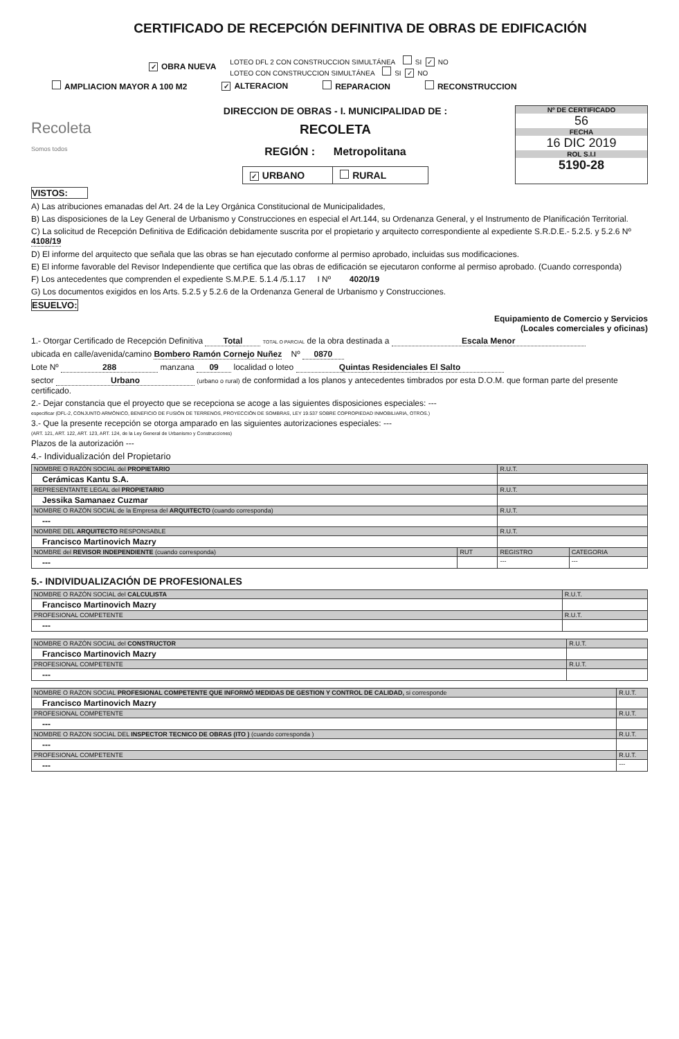CERTIFICADO DE RECEPCIÓN DEFINITIVA DE OBRAS DE EDIFICACIÓN
✓ OBRA NUEVA
LOTEO DFL 2 CON CONSTRUCCION SIMULTÁNEA SI ✓ NO
LOTEO CON CONSTRUCCION SIMULTÁNEA SI ✓ NO
AMPLIACION MAYOR A 100 M2 ✓ ALTERACION REPARACION RECONSTRUCCION
Recoleta
Somos todos
DIRECCION DE OBRAS - I. MUNICIPALIDAD DE :
RECOLETA
REGIÓN : Metropolitana
✓ URBANO RURAL
Nº DE CERTIFICADO
56
FECHA
16 DIC 2019
ROL S.I.I
5190-28
VISTOS:
A) Las atribuciones emanadas del Art. 24 de la Ley Orgánica Constitucional de Municipalidades,
B) Las disposiciones de la Ley General de Urbanismo y Construcciones en especial el Art.144, su Ordenanza General, y el Instrumento de Planificación Territorial.
C) La solicitud de Recepción Definitiva de Edificación debidamente suscrita por el propietario y arquitecto correspondiente al expediente S.R.D.E.- 5.2.5. y 5.2.6 Nº 4108/19
D) El informe del arquitecto que señala que las obras se han ejecutado conforme al permiso aprobado, incluidas sus modificaciones.
E) El informe favorable del Revisor Independiente que certifica que las obras de edificación se ejecutaron conforme al permiso aprobado. (Cuando corresponda)
F) Los antecedentes que comprenden el expediente S.M.P.E. 5.1.4 /5.1.17 I Nº 4020/19
G) Los documentos exigidos en los Arts. 5.2.5 y 5.2.6 de la Ordenanza General de Urbanismo y Construcciones.
ESUELVO:
Equipamiento de Comercio y Servicios
(Locales comerciales y oficinas)
1.- Otorgar Certificado de Recepción Definitiva Total TOTAL O PARCIAL de la obra destinada a Escala Menor
ubicada en calle/avenida/camino Bombero Ramón Cornejo Nuñez Nº 0870
Lote Nº 288 manzana 09 localidad o loteo Quintas Residenciales El Salto
sector Urbano (urbano o rural) de conformidad a los planos y antecedentes timbrados por esta D.O.M. que forman parte del presente certificado.
2.- Dejar constancia que el proyecto que se recepciona se acoge a las siguientes disposiciones especiales: ---
especificar (DFL-2, CONJUNTO ARMÓNICO, BENEFICIO DE FUSIÓN DE TERRENOS, PROYECCIÓN DE SOMBRAS, LEY 19.537 SOBRE COPROPIEDAD INMOBILIARIA, OTROS.)
3.- Que la presente recepción se otorga amparado en las siguientes autorizaciones especiales: ---
(ART. 121, ART. 122, ART. 123, ART. 124, de la Ley General de Urbanismo y Construcciones)
Plazos de la autorización ---
4.- Individualización del Propietario
| NOMBRE O RAZÓN SOCIAL del PROPIETARIO | | R.U.T. | |
| Cerámicas Kantu S.A. | | | |
| REPRESENTANTE LEGAL del PROPIETARIO | | R.U.T. | |
| Jessika Samanaez Cuzmar | | | |
| NOMBRE O RAZÓN SOCIAL de la Empresa del ARQUITECTO (cuando corresponda) | | R.U.T. | |
| --- | | | |
| NOMBRE DEL ARQUITECTO RESPONSABLE | | R.U.T. | |
| Francisco Martinovich Mazry | | | |
| NOMBRE del REVISOR INDEPENDIENTE (cuando corresponda) | RUT | REGISTRO | CATEGORIA |
| --- | | --- | --- |
5.- INDIVIDUALIZACIÓN DE PROFESIONALES
| NOMBRE O RAZÓN SOCIAL del CALCULISTA | R.U.T. |
| Francisco Martinovich Mazry | |
| PROFESIONAL COMPETENTE | R.U.T. |
| --- | |
| NOMBRE O RAZÓN SOCIAL del CONSTRUCTOR | R.U.T. |
| Francisco Martinovich Mazry | |
| PROFESIONAL COMPETENTE | R.U.T. |
| --- | |
| NOMBRE O RAZON SOCIAL PROFESIONAL COMPETENTE QUE INFORMÓ MEDIDAS DE GESTION Y CONTROL DE CALIDAD, si corresponde | R.U.T. |
| Francisco Martinovich Mazry | |
| PROFESIONAL COMPETENTE | R.U.T. |
| --- | |
| NOMBRE O RAZON SOCIAL DEL INSPECTOR TECNICO DE OBRAS (ITO ) (cuando corresponda ) | R.U.T. |
| --- | |
| PROFESIONAL COMPETENTE | R.U.T. |
| --- | --- |